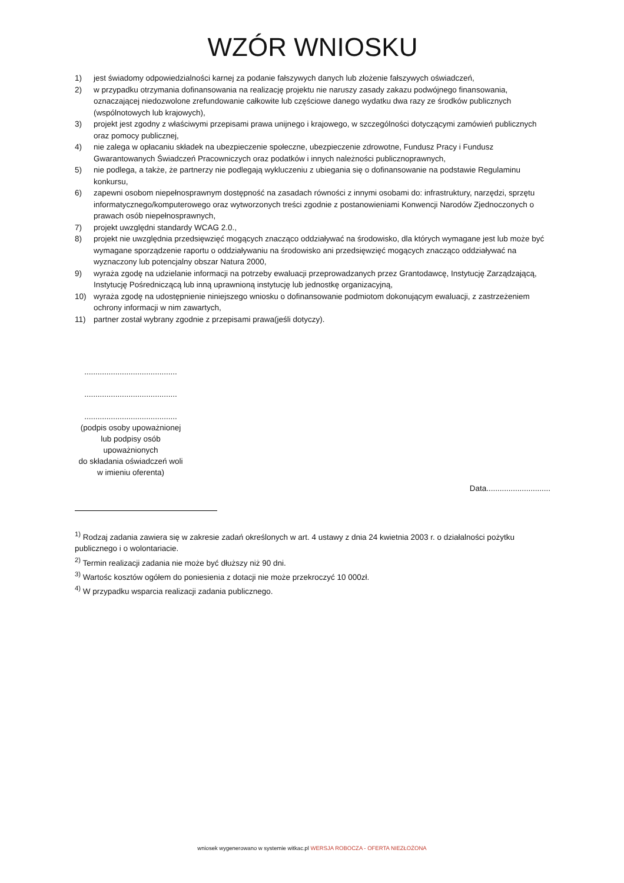WZÓR WNIOSKU
1) jest świadomy odpowiedzialności karnej za podanie fałszywych danych lub złożenie fałszywych oświadczeń,
2) w przypadku otrzymania dofinansowania na realizację projektu nie naruszy zasady zakazu podwójnego finansowania, oznaczającej niedozwolone zrefundowanie całkowite lub częściowe danego wydatku dwa razy ze środków publicznych (wspólnotowych lub krajowych),
3) projekt jest zgodny z właściwymi przepisami prawa unijnego i krajowego, w szczególności dotyczącymi zamówień publicznych oraz pomocy publicznej,
4) nie zalega w opłacaniu składek na ubezpieczenie społeczne, ubezpieczenie zdrowotne, Fundusz Pracy i Fundusz Gwarantowanych Świadczeń Pracowniczych oraz podatków i innych należności publicznoprawnych,
5) nie podlega, a także, że partnerzy nie podlegają wykluczeniu z ubiegania się o dofinansowanie na podstawie Regulaminu konkursu,
6) zapewni osobom niepełnosprawnym dostępność na zasadach równości z innymi osobami do: infrastruktury, narzędzi, sprzętu informatycznego/komputerowego oraz wytworzonych treści zgodnie z postanowieniami Konwencji Narodów Zjednoczonych o prawach osób niepełnosprawnych,
7) projekt uwzględni standardy WCAG 2.0.,
8) projekt nie uwzględnia przedsięwzięć mogących znacząco oddziaływać na środowisko, dla których wymagane jest lub może być wymagane sporządzenie raportu o oddziaływaniu na środowisko ani przedsięwzięć mogących znacząco oddziaływać na wyznaczony lub potencjalny obszar Natura 2000,
9) wyraża zgodę na udzielanie informacji na potrzeby ewaluacji przeprowadzanych przez Grantodawcę, Instytucję Zarządzającą, Instytucję Pośredniczącą lub inną uprawnioną instytucję lub jednostkę organizacyjną,
10) wyraża zgodę na udostępnienie niniejszego wniosku o dofinansowanie podmiotom dokonującym ewaluacji, z zastrzeżeniem ochrony informacji w nim zawartych,
11) partner został wybrany zgodnie z przepisami prawa(jeśli dotyczy).
..........................................
..........................................
..........................................
(podpis osoby upoważnionej
lub podpisy osób
upoważnionych
do składania oświadczeń woli
w imieniu oferenta)
Data.............................
<sup>1)</sup> Rodzaj zadania zawiera się w zakresie zadań określonych w art. 4 ustawy z dnia 24 kwietnia 2003 r. o działalności pożytku publicznego i o wolontariacie.
<sup>2)</sup> Termin realizacji zadania nie może być dłuższy niż 90 dni.
<sup>3)</sup> Wartośc kosztów ogółem do poniesienia z dotacji nie może przekroczyć 10 000zł.
<sup>4)</sup> W przypadku wsparcia realizacji zadania publicznego.
wniosek wygenerowano w systemie witkac.pl WERSJA ROBOCZA - OFERTA NIEZŁOŻONA